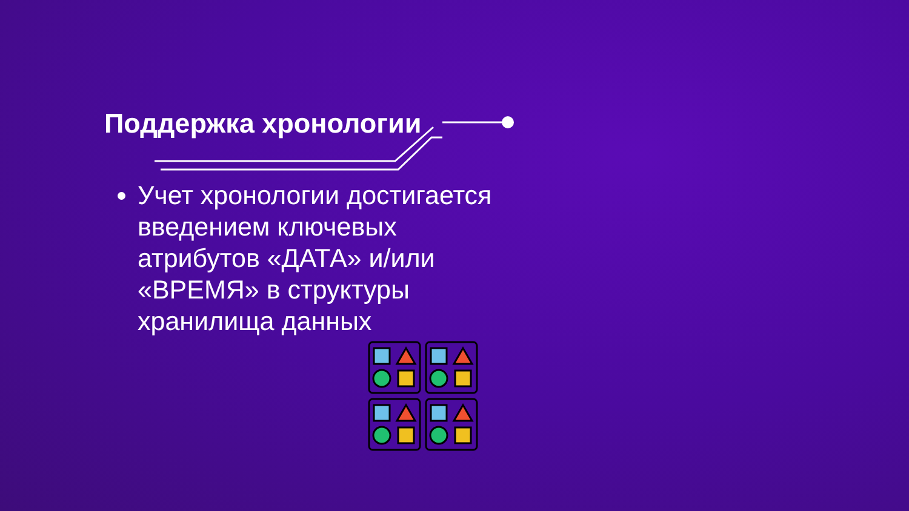Поддержка хронологии
Учет хронологии достигается введением ключевых атрибутов «ДАТА» и/или «ВРЕМЯ» в структуры хранилища данных